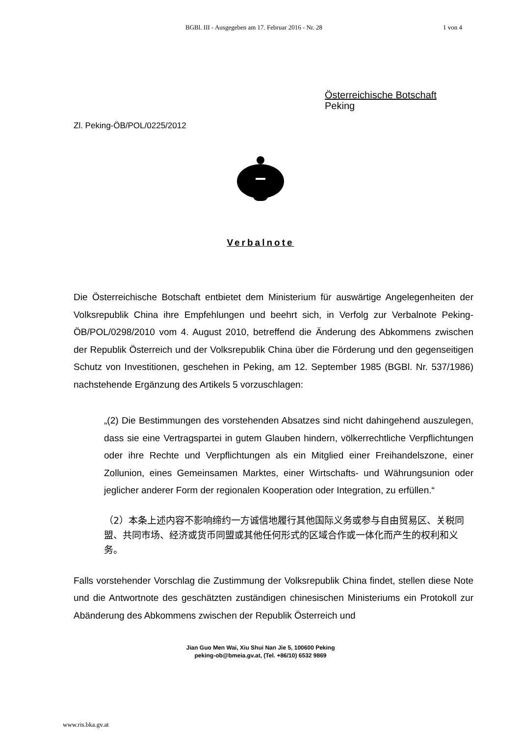BGBl. III - Ausgegeben am 17. Februar 2016 - Nr. 28 1 von 4
Österreichische Botschaft
Peking
Zl. Peking-ÖB/POL/0225/2012
Verbalnote
Die Österreichische Botschaft entbietet dem Ministerium für auswärtige Angelegenheiten der Volksrepublik China ihre Empfehlungen und beehrt sich, in Verfolg zur Verbalnote Peking-ÖB/POL/0298/2010 vom 4. August 2010, betreffend die Änderung des Abkommens zwischen der Republik Österreich und der Volksrepublik China über die Förderung und den gegenseitigen Schutz von Investitionen, geschehen in Peking, am 12. September 1985 (BGBl. Nr. 537/1986) nachstehende Ergänzung des Artikels 5 vorzuschlagen:
„(2) Die Bestimmungen des vorstehenden Absatzes sind nicht dahingehend auszulegen, dass sie eine Vertragspartei in gutem Glauben hindern, völkerrechtliche Verpflichtungen oder ihre Rechte und Verpflichtungen als ein Mitglied einer Freihandelszone, einer Zollunion, eines Gemeinsamen Marktes, einer Wirtschafts- und Währungsunion oder jeglicher anderer Form der regionalen Kooperation oder Integration, zu erfüllen.“
（2）本条上述内容不影响缔约一方诚信地履行其他国际义务或参与自由贸易区、关税同盟、共同市场、经济或货币同盟或其他任何形式的区域合作或一体化而产生的权利和义务。
Falls vorstehender Vorschlag die Zustimmung der Volksrepublik China findet, stellen diese Note und die Antwortnote des geschätzten zuständigen chinesischen Ministeriums ein Protokoll zur Abänderung des Abkommens zwischen der Republik Österreich und
Jian Guo Men Wai, Xiu Shui Nan Jie 5, 100600 Peking
peking-ob@bmeia.gv.at, (Tel. +86/10) 6532 9869
www.ris.bka.gv.at